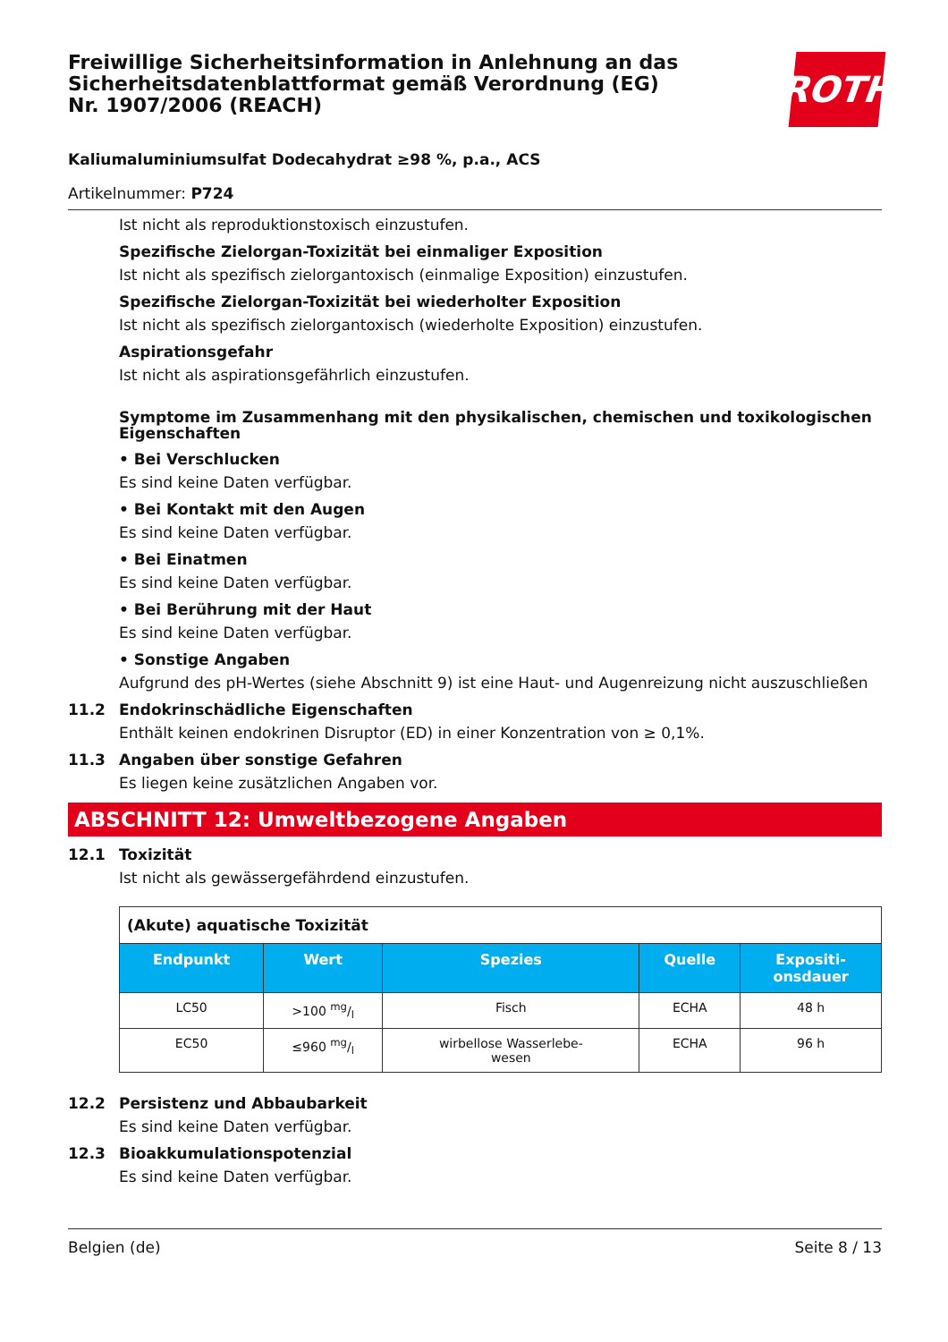Freiwillige Sicherheitsinformation in Anlehnung an das Sicherheitsdatenblattformat gemäß Verordnung (EG) Nr. 1907/2006 (REACH)
ROTH
Kaliumaluminiumsulfat Dodecahydrat ≥98 %, p.a., ACS
Artikelnummer: P724
Ist nicht als reproduktionstoxisch einzustufen.
Spezifische Zielorgan-Toxizität bei einmaliger Exposition
Ist nicht als spezifisch zielorgantoxisch (einmalige Exposition) einzustufen.
Spezifische Zielorgan-Toxizität bei wiederholter Exposition
Ist nicht als spezifisch zielorgantoxisch (wiederholte Exposition) einzustufen.
Aspirationsgefahr
Ist nicht als aspirationsgefährlich einzustufen.
Symptome im Zusammenhang mit den physikalischen, chemischen und toxikologischen Eigenschaften
• Bei Verschlucken
Es sind keine Daten verfügbar.
• Bei Kontakt mit den Augen
Es sind keine Daten verfügbar.
• Bei Einatmen
Es sind keine Daten verfügbar.
• Bei Berührung mit der Haut
Es sind keine Daten verfügbar.
• Sonstige Angaben
Aufgrund des pH-Wertes (siehe Abschnitt 9) ist eine Haut- und Augenreizung nicht auszuschließen
11.2 Endokrinschädliche Eigenschaften
Enthält keinen endokrinen Disruptor (ED) in einer Konzentration von ≥ 0,1%.
11.3 Angaben über sonstige Gefahren
Es liegen keine zusätzlichen Angaben vor.
ABSCHNITT 12: Umweltbezogene Angaben
12.1 Toxizität
Ist nicht als gewässergefährdend einzustufen.
| (Akute) aquatische Toxizität | | | | |
| Endpunkt | Wert | Spezies | Quelle | Expositi- onsdauer |
| LC50 | >100 mg/l | Fisch | ECHA | 48 h |
| EC50 | ≤960 mg/l | wirbellose Wasserlebe- wesen | ECHA | 96 h |
12.2 Persistenz und Abbaubarkeit
Es sind keine Daten verfügbar.
12.3 Bioakkumulationspotenzial
Es sind keine Daten verfügbar.
Belgien (de) Seite 8 / 13